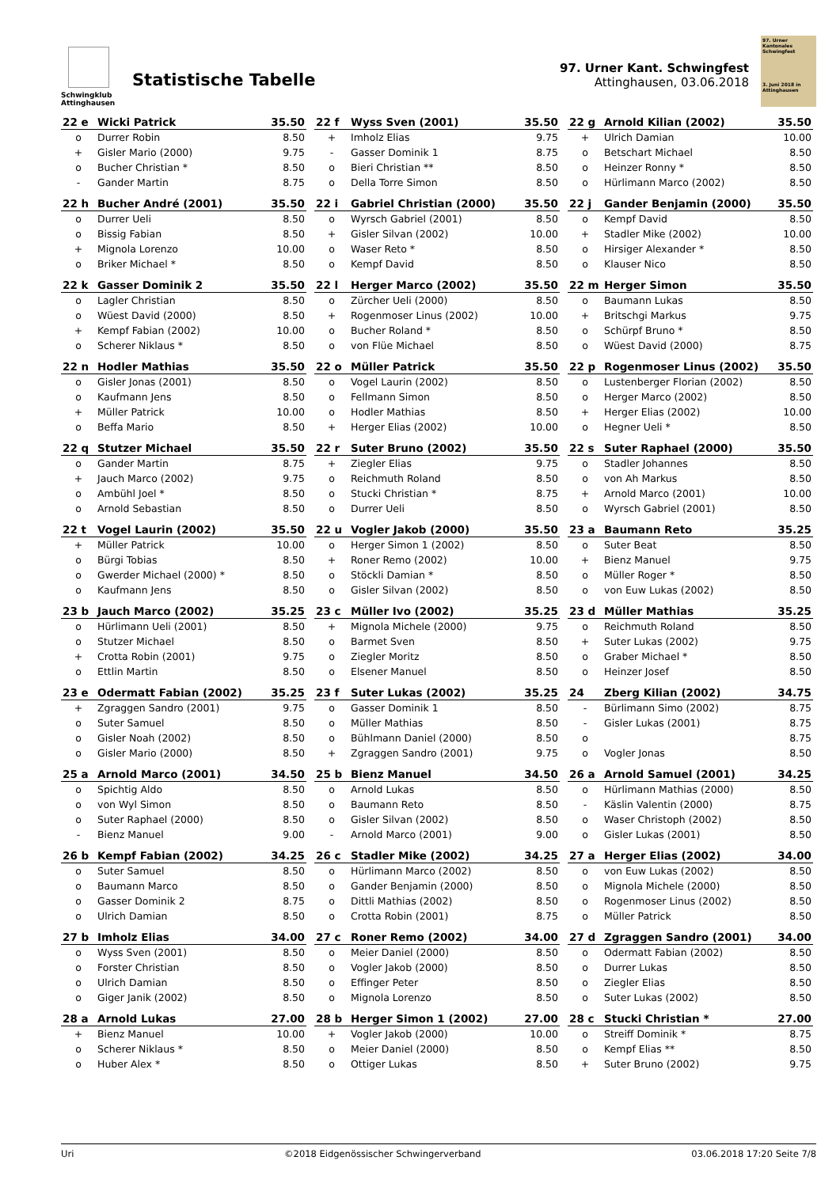Schwingklub Attinghausen
Statistische Tabelle
97. Urner Kant. Schwingfest
Attinghausen, 03.06.2018
97. Urner Kantonales Schwingfest
3. Juni 2018 in Attinghausen
| 22 e | Wicki Patrick | 35.50 |
| --- | --- | --- |
| o | Durrer Robin | 8.50 |
| + | Gisler Mario (2000) | 9.75 |
| o | Bucher Christian * | 8.50 |
| - | Gander Martin | 8.75 |
| 22 f | Wyss Sven (2001) | 35.50 |
| --- | --- | --- |
| + | Imholz Elias | 9.75 |
| - | Gasser Dominik 1 | 8.75 |
| o | Bieri Christian ** | 8.50 |
| o | Della Torre Simon | 8.50 |
| 22 g | Arnold Kilian (2002) | 35.50 |
| --- | --- | --- |
| + | Ulrich Damian | 10.00 |
| o | Betschart Michael | 8.50 |
| o | Heinzer Ronny * | 8.50 |
| o | Hürlimann Marco (2002) | 8.50 |
| 22 h | Bucher André (2001) | 35.50 |
| --- | --- | --- |
| o | Durrer Ueli | 8.50 |
| o | Bissig Fabian | 8.50 |
| + | Mignola Lorenzo | 10.00 |
| o | Briker Michael * | 8.50 |
| 22 i | Gabriel Christian (2000) | 35.50 |
| --- | --- | --- |
| o | Wyrsch Gabriel (2001) | 8.50 |
| + | Gisler Silvan (2002) | 10.00 |
| o | Waser Reto * | 8.50 |
| o | Kempf David | 8.50 |
| 22 j | Gander Benjamin (2000) | 35.50 |
| --- | --- | --- |
| o | Kempf David | 8.50 |
| + | Stadler Mike (2002) | 10.00 |
| o | Hirsiger Alexander * | 8.50 |
| o | Klauser Nico | 8.50 |
| 22 k | Gasser Dominik 2 | 35.50 |
| --- | --- | --- |
| o | Lagler Christian | 8.50 |
| o | Wüest David (2000) | 8.50 |
| + | Kempf Fabian (2002) | 10.00 |
| o | Scherer Niklaus * | 8.50 |
| 22 l | Herger Marco (2002) | 35.50 |
| --- | --- | --- |
| o | Zürcher Ueli (2000) | 8.50 |
| + | Rogenmoser Linus (2002) | 10.00 |
| o | Bucher Roland * | 8.50 |
| o | von Flüe Michael | 8.50 |
| 22 m | Herger Simon | 35.50 |
| --- | --- | --- |
| o | Baumann Lukas | 8.50 |
| + | Britschgi Markus | 9.75 |
| o | Schürpf Bruno * | 8.50 |
| o | Wüest David (2000) | 8.75 |
| 22 n | Hodler Mathias | 35.50 |
| --- | --- | --- |
| o | Gisler Jonas (2001) | 8.50 |
| o | Kaufmann Jens | 8.50 |
| + | Müller Patrick | 10.00 |
| o | Beffa Mario | 8.50 |
| 22 o | Müller Patrick | 35.50 |
| --- | --- | --- |
| o | Vogel Laurin (2002) | 8.50 |
| o | Fellmann Simon | 8.50 |
| o | Hodler Mathias | 8.50 |
| + | Herger Elias (2002) | 10.00 |
| 22 p | Rogenmoser Linus (2002) | 35.50 |
| --- | --- | --- |
| o | Lustenberger Florian (2002) | 8.50 |
| o | Herger Marco (2002) | 8.50 |
| + | Herger Elias (2002) | 10.00 |
| o | Hegner Ueli * | 8.50 |
| 22 q | Stutzer Michael | 35.50 |
| --- | --- | --- |
| o | Gander Martin | 8.75 |
| + | Jauch Marco (2002) | 9.75 |
| o | Ambühl Joel * | 8.50 |
| o | Arnold Sebastian | 8.50 |
| 22 r | Suter Bruno (2002) | 35.50 |
| --- | --- | --- |
| + | Ziegler Elias | 9.75 |
| o | Reichmuth Roland | 8.50 |
| o | Stucki Christian * | 8.75 |
| o | Durrer Ueli | 8.50 |
| 22 s | Suter Raphael (2000) | 35.50 |
| --- | --- | --- |
| o | Stadler Johannes | 8.50 |
| o | von Ah Markus | 8.50 |
| + | Arnold Marco (2001) | 10.00 |
| o | Wyrsch Gabriel (2001) | 8.50 |
| 22 t | Vogel Laurin (2002) | 35.50 |
| --- | --- | --- |
| + | Müller Patrick | 10.00 |
| o | Bürgi Tobias | 8.50 |
| o | Gwerder Michael (2000) * | 8.50 |
| o | Kaufmann Jens | 8.50 |
| 22 u | Vogler Jakob (2000) | 35.50 |
| --- | --- | --- |
| o | Herger Simon 1 (2002) | 8.50 |
| + | Roner Remo (2002) | 10.00 |
| o | Stöckli Damian * | 8.50 |
| o | Gisler Silvan (2002) | 8.50 |
| 23 a | Baumann Reto | 35.25 |
| --- | --- | --- |
| o | Suter Beat | 8.50 |
| + | Bienz Manuel | 9.75 |
| o | Müller Roger * | 8.50 |
| o | von Euw Lukas (2002) | 8.50 |
| 23 b | Jauch Marco (2002) | 35.25 |
| --- | --- | --- |
| o | Hürlimann Ueli (2001) | 8.50 |
| o | Stutzer Michael | 8.50 |
| + | Crotta Robin (2001) | 9.75 |
| o | Ettlin Martin | 8.50 |
| 23 c | Müller Ivo (2002) | 35.25 |
| --- | --- | --- |
| + | Mignola Michele (2000) | 9.75 |
| o | Barmet Sven | 8.50 |
| o | Ziegler Moritz | 8.50 |
| o | Elsener Manuel | 8.50 |
| 23 d | Müller Mathias | 35.25 |
| --- | --- | --- |
| o | Reichmuth Roland | 8.50 |
| + | Suter Lukas (2002) | 9.75 |
| o | Graber Michael * | 8.50 |
| o | Heinzer Josef | 8.50 |
| 23 e | Odermatt Fabian (2002) | 35.25 |
| --- | --- | --- |
| + | Zgraggen Sandro (2001) | 9.75 |
| o | Suter Samuel | 8.50 |
| o | Gisler Noah (2002) | 8.50 |
| o | Gisler Mario (2000) | 8.50 |
| 23 f | Suter Lukas (2002) | 35.25 |
| --- | --- | --- |
| o | Gasser Dominik 1 | 8.50 |
| o | Müller Mathias | 8.50 |
| o | Bühlmann Daniel (2000) | 8.50 |
| + | Zgraggen Sandro (2001) | 9.75 |
| 24 | Zberg Kilian (2002) | 34.75 |
| --- | --- | --- |
| - | Bürlimann Simo (2002) | 8.75 |
| - | Gisler Lukas (2001) | 8.75 |
| o | | 8.75 |
| o | Vogler Jonas | 8.50 |
| 25 a | Arnold Marco (2001) | 34.50 |
| --- | --- | --- |
| o | Spichtig Aldo | 8.50 |
| o | von Wyl Simon | 8.50 |
| o | Suter Raphael (2000) | 8.50 |
| - | Bienz Manuel | 9.00 |
| 25 b | Bienz Manuel | 34.50 |
| --- | --- | --- |
| o | Arnold Lukas | 8.50 |
| o | Baumann Reto | 8.50 |
| o | Gisler Silvan (2002) | 8.50 |
| - | Arnold Marco (2001) | 9.00 |
| 26 a | Arnold Samuel (2001) | 34.25 |
| --- | --- | --- |
| o | Hürlimann Mathias (2000) | 8.50 |
| - | Käslin Valentin (2000) | 8.75 |
| o | Waser Christoph (2002) | 8.50 |
| o | Gisler Lukas (2001) | 8.50 |
| 26 b | Kempf Fabian (2002) | 34.25 |
| --- | --- | --- |
| o | Suter Samuel | 8.50 |
| o | Baumann Marco | 8.50 |
| o | Gasser Dominik 2 | 8.75 |
| o | Ulrich Damian | 8.50 |
| 26 c | Stadler Mike (2002) | 34.25 |
| --- | --- | --- |
| o | Hürlimann Marco (2002) | 8.50 |
| o | Gander Benjamin (2000) | 8.50 |
| o | Dittli Mathias (2002) | 8.50 |
| o | Crotta Robin (2001) | 8.75 |
| 27 a | Herger Elias (2002) | 34.00 |
| --- | --- | --- |
| o | von Euw Lukas (2002) | 8.50 |
| o | Mignola Michele (2000) | 8.50 |
| o | Rogenmoser Linus (2002) | 8.50 |
| o | Müller Patrick | 8.50 |
| 27 b | Imholz Elias | 34.00 |
| --- | --- | --- |
| o | Wyss Sven (2001) | 8.50 |
| o | Forster Christian | 8.50 |
| o | Ulrich Damian | 8.50 |
| o | Giger Janik (2002) | 8.50 |
| 27 c | Roner Remo (2002) | 34.00 |
| --- | --- | --- |
| o | Meier Daniel (2000) | 8.50 |
| o | Vogler Jakob (2000) | 8.50 |
| o | Effinger Peter | 8.50 |
| o | Mignola Lorenzo | 8.50 |
| 27 d | Zgraggen Sandro (2001) | 34.00 |
| --- | --- | --- |
| o | Odermatt Fabian (2002) | 8.50 |
| o | Durrer Lukas | 8.50 |
| o | Ziegler Elias | 8.50 |
| o | Suter Lukas (2002) | 8.50 |
| 28 a | Arnold Lukas | 27.00 |
| --- | --- | --- |
| + | Bienz Manuel | 10.00 |
| o | Scherer Niklaus * | 8.50 |
| o | Huber Alex * | 8.50 |
| 28 b | Herger Simon 1 (2002) | 27.00 |
| --- | --- | --- |
| + | Vogler Jakob (2000) | 10.00 |
| o | Meier Daniel (2000) | 8.50 |
| o | Ottiger Lukas | 8.50 |
| 28 c | Stucki Christian * | 27.00 |
| --- | --- | --- |
| o | Streiff Dominik * | 8.75 |
| o | Kempf Elias ** | 8.50 |
| + | Suter Bruno (2002) | 9.75 |
Uri ©2018 Eidgenössischer Schwingerverband 03.06.2018 17:20 Seite 7/8